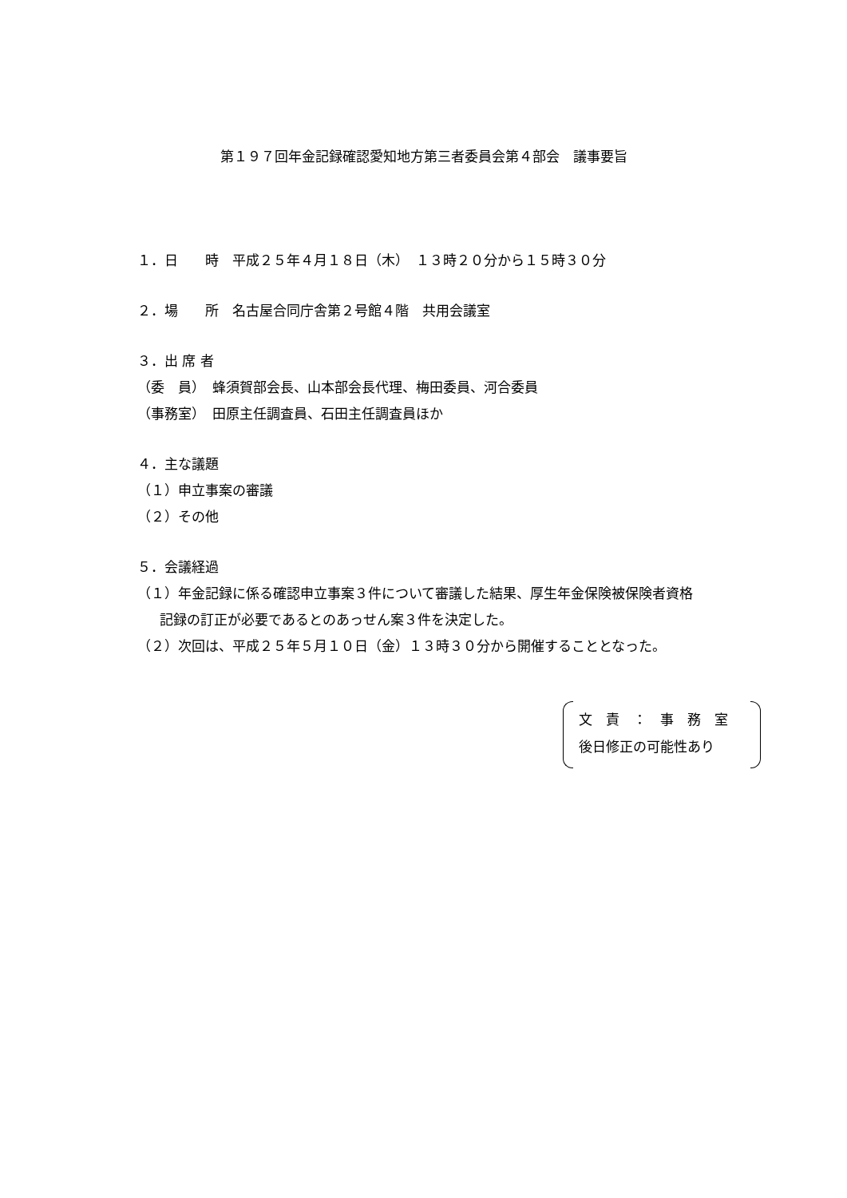第１９７回年金記録確認愛知地方第三者委員会第４部会　議事要旨
１．日　　時　平成２５年４月１８日（木）　１３時２０分から１５時３０分
２．場　　所　名古屋合同庁舎第２号館４階　共用会議室
３．出 席 者
（委　員）　蜂須賀部会長、山本部会長代理、梅田委員、河合委員
（事務室）　田原主任調査員、石田主任調査員ほか
４．主な議題
（１）申立事案の審議
（２）その他
５．会議経過
（１）年金記録に係る確認申立事案３件について審議した結果、厚生年金保険被保険者資格
記録の訂正が必要であるとのあっせん案３件を決定した。
（２）次回は、平成２５年５月１０日（金）１３時３０分から開催することとなった。
文　責　：　事　務　室
後日修正の可能性あり